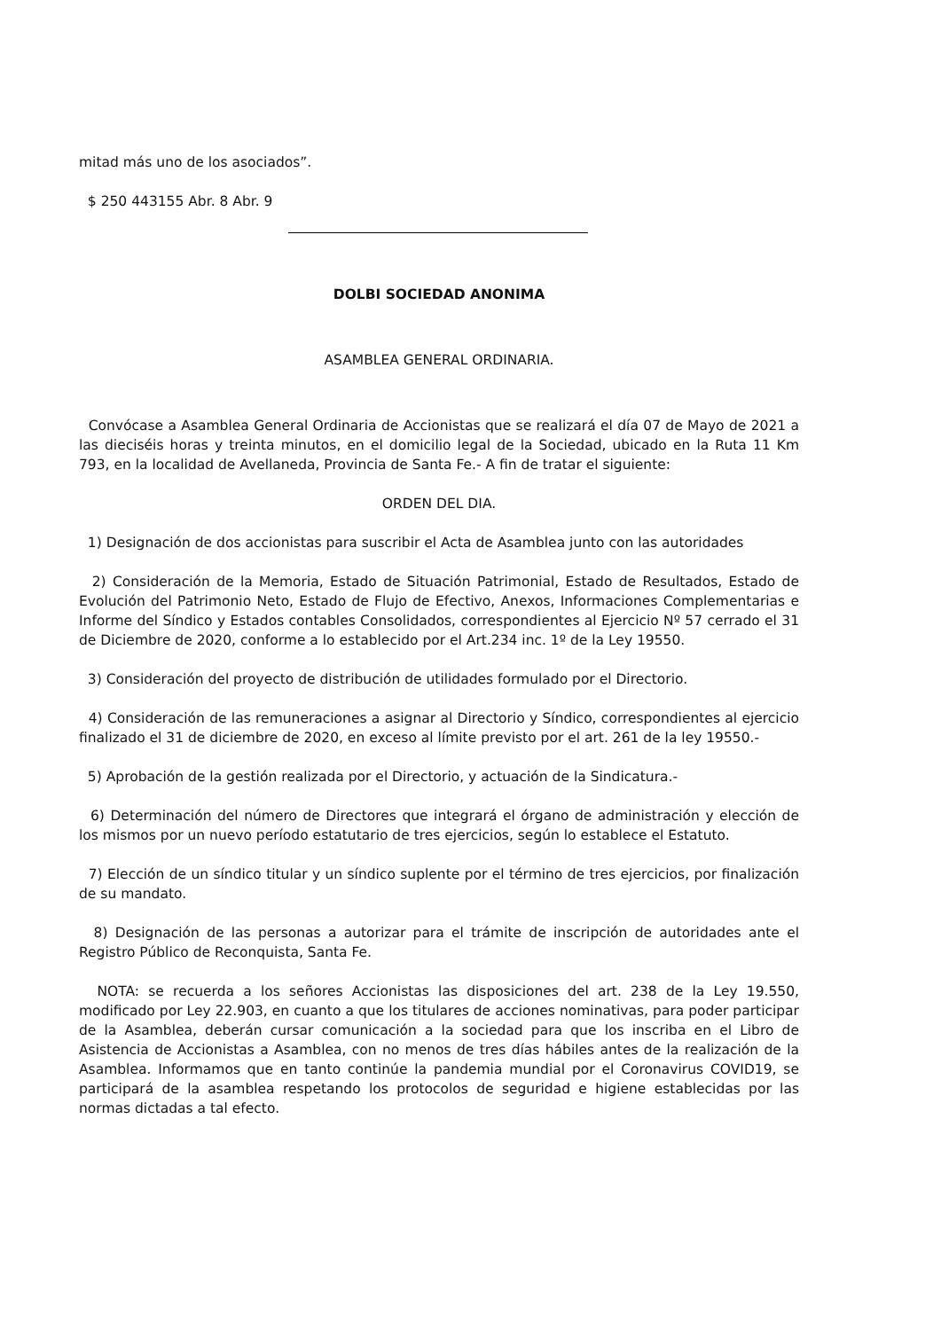mitad más uno de los asociados”.
$ 250 443155 Abr. 8 Abr. 9
DOLBI SOCIEDAD ANONIMA
ASAMBLEA GENERAL ORDINARIA.
Convócase a Asamblea General Ordinaria de Accionistas que se realizará el día 07 de Mayo de 2021 a las dieciséis horas y treinta minutos, en el domicilio legal de la Sociedad, ubicado en la Ruta 11 Km 793, en la localidad de Avellaneda, Provincia de Santa Fe.- A fin de tratar el siguiente:
ORDEN DEL DIA.
1) Designación de dos accionistas para suscribir el Acta de Asamblea junto con las autoridades
2) Consideración de la Memoria, Estado de Situación Patrimonial, Estado de Resultados, Estado de Evolución del Patrimonio Neto, Estado de Flujo de Efectivo, Anexos, Informaciones Complementarias e Informe del Síndico y Estados contables Consolidados, correspondientes al Ejercicio Nº 57 cerrado el 31 de Diciembre de 2020, conforme a lo establecido por el Art.234 inc. 1º de la Ley 19550.
3) Consideración del proyecto de distribución de utilidades formulado por el Directorio.
4) Consideración de las remuneraciones a asignar al Directorio y Síndico, correspondientes al ejercicio finalizado el 31 de diciembre de 2020, en exceso al límite previsto por el art. 261 de la ley 19550.-
5) Aprobación de la gestión realizada por el Directorio, y actuación de la Sindicatura.-
6) Determinación del número de Directores que integrará el órgano de administración y elección de los mismos por un nuevo período estatutario de tres ejercicios, según lo establece el Estatuto.
7) Elección de un síndico titular y un síndico suplente por el término de tres ejercicios, por finalización de su mandato.
8) Designación de las personas a autorizar para el trámite de inscripción de autoridades ante el Registro Público de Reconquista, Santa Fe.
NOTA: se recuerda a los señores Accionistas las disposiciones del art. 238 de la Ley 19.550, modificado por Ley 22.903, en cuanto a que los titulares de acciones nominativas, para poder participar de la Asamblea, deberán cursar comunicación a la sociedad para que los inscriba en el Libro de Asistencia de Accionistas a Asamblea, con no menos de tres días hábiles antes de la realización de la Asamblea. Informamos que en tanto continúe la pandemia mundial por el Coronavirus COVID19, se participará de la asamblea respetando los protocolos de seguridad e higiene establecidas por las normas dictadas a tal efecto.